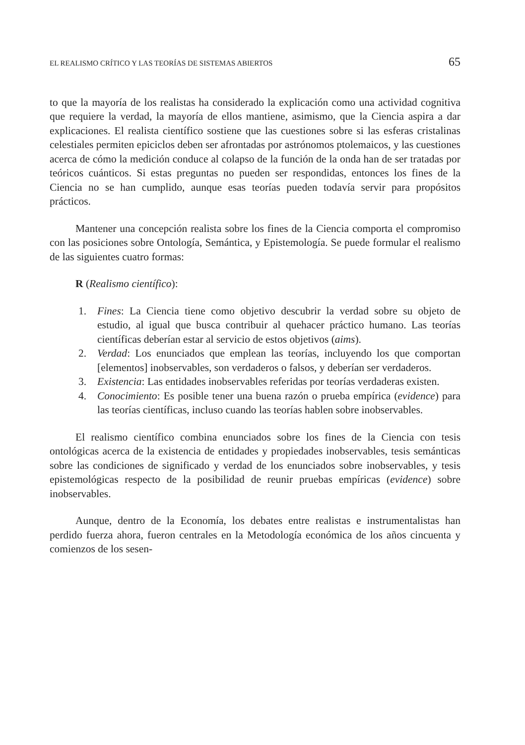EL REALISMO CRÍTICO Y LAS TEORÍAS DE SISTEMAS ABIERTOS 65
to que la mayoría de los realistas ha considerado la explicación como una actividad cognitiva que requiere la verdad, la mayoría de ellos mantiene, asimismo, que la Ciencia aspira a dar explicaciones. El realista científico sostiene que las cuestiones sobre si las esferas cristalinas celestiales permiten epiciclos deben ser afrontadas por astrónomos ptolemaicos, y las cuestiones acerca de cómo la medición conduce al colapso de la función de la onda han de ser tratadas por teóricos cuánticos. Si estas preguntas no pueden ser respondidas, entonces los fines de la Ciencia no se han cumplido, aunque esas teorías pueden todavía servir para propósitos prácticos.
Mantener una concepción realista sobre los fines de la Ciencia comporta el compromiso con las posiciones sobre Ontología, Semántica, y Epistemología. Se puede formular el realismo de las siguientes cuatro formas:
R (Realismo científico):
1. Fines: La Ciencia tiene como objetivo descubrir la verdad sobre su objeto de estudio, al igual que busca contribuir al quehacer práctico humano. Las teorías científicas deberían estar al servicio de estos objetivos (aims).
2. Verdad: Los enunciados que emplean las teorías, incluyendo los que comportan [elementos] inobservables, son verdaderos o falsos, y deberían ser verdaderos.
3. Existencia: Las entidades inobservables referidas por teorías verdaderas existen.
4. Conocimiento: Es posible tener una buena razón o prueba empírica (evidence) para las teorías científicas, incluso cuando las teorías hablen sobre inobservables.
El realismo científico combina enunciados sobre los fines de la Ciencia con tesis ontológicas acerca de la existencia de entidades y propiedades inobservables, tesis semánticas sobre las condiciones de significado y verdad de los enunciados sobre inobservables, y tesis epistemológicas respecto de la posibilidad de reunir pruebas empíricas (evidence) sobre inobservables.
Aunque, dentro de la Economía, los debates entre realistas e instrumentalistas han perdido fuerza ahora, fueron centrales en la Metodología económica de los años cincuenta y comienzos de los sesen-